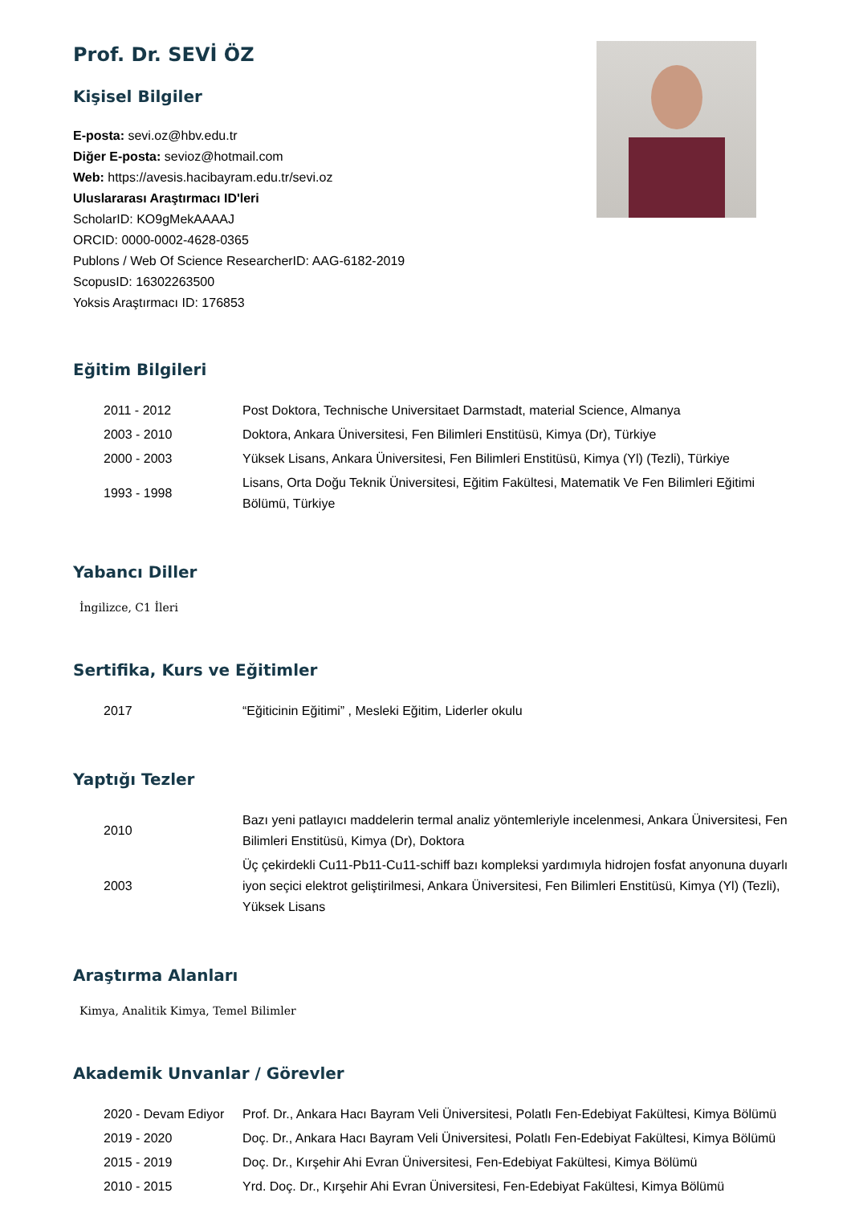Prof. Dr. SEVİ ÖZ
Kişisel Bilgiler
E-posta: sevi.oz@hbv.edu.tr
Diğer E-posta: sevioz@hotmail.com
Web: https://avesis.hacibayram.edu.tr/sevi.oz
Uluslararası Araştırmacı ID'leri
ScholarID: KO9gMekAAAAJ
ORCID: 0000-0002-4628-0365
Publons / Web Of Science ResearcherID: AAG-6182-2019
ScopusID: 16302263500
Yoksis Araştırmacı ID: 176853
Eğitim Bilgileri
| 2011 - 2012 | Post Doktora, Technische Universitaet Darmstadt, material Science, Almanya |
| 2003 - 2010 | Doktora, Ankara Üniversitesi, Fen Bilimleri Enstitüsü, Kimya (Dr), Türkiye |
| 2000 - 2003 | Yüksek Lisans, Ankara Üniversitesi, Fen Bilimleri Enstitüsü, Kimya (Yl) (Tezli), Türkiye |
| 1993 - 1998 | Lisans, Orta Doğu Teknik Üniversitesi, Eğitim Fakültesi, Matematik Ve Fen Bilimleri Eğitimi Bölümü, Türkiye |
Yabancı Diller
İngilizce, C1 İleri
Sertifika, Kurs ve Eğitimler
| 2017 | “Eğiticinin Eğitimi” , Mesleki Eğitim, Liderler okulu |
Yaptığı Tezler
| 2010 | Bazı yeni patlayıcı maddelerin termal analiz yöntemleriyle incelenmesi, Ankara Üniversitesi, Fen Bilimleri Enstitüsü, Kimya (Dr), Doktora |
| 2003 | Üç çekirdekli Cu11-Pb11-Cu11-schiff bazı kompleksi yardımıyla hidrojen fosfat anyonuna duyarlı iyon seçici elektrot geliştirilmesi, Ankara Üniversitesi, Fen Bilimleri Enstitüsü, Kimya (Yl) (Tezli), Yüksek Lisans |
Araştırma Alanları
Kimya, Analitik Kimya, Temel Bilimler
Akademik Unvanlar / Görevler
| 2020 - Devam Ediyor | Prof. Dr., Ankara Hacı Bayram Veli Üniversitesi, Polatlı Fen-Edebiyat Fakültesi, Kimya Bölümü |
| 2019 - 2020 | Doç. Dr., Ankara Hacı Bayram Veli Üniversitesi, Polatlı Fen-Edebiyat Fakültesi, Kimya Bölümü |
| 2015 - 2019 | Doç. Dr., Kırşehir Ahi Evran Üniversitesi, Fen-Edebiyat Fakültesi, Kimya Bölümü |
| 2010 - 2015 | Yrd. Doç. Dr., Kırşehir Ahi Evran Üniversitesi, Fen-Edebiyat Fakültesi, Kimya Bölümü |